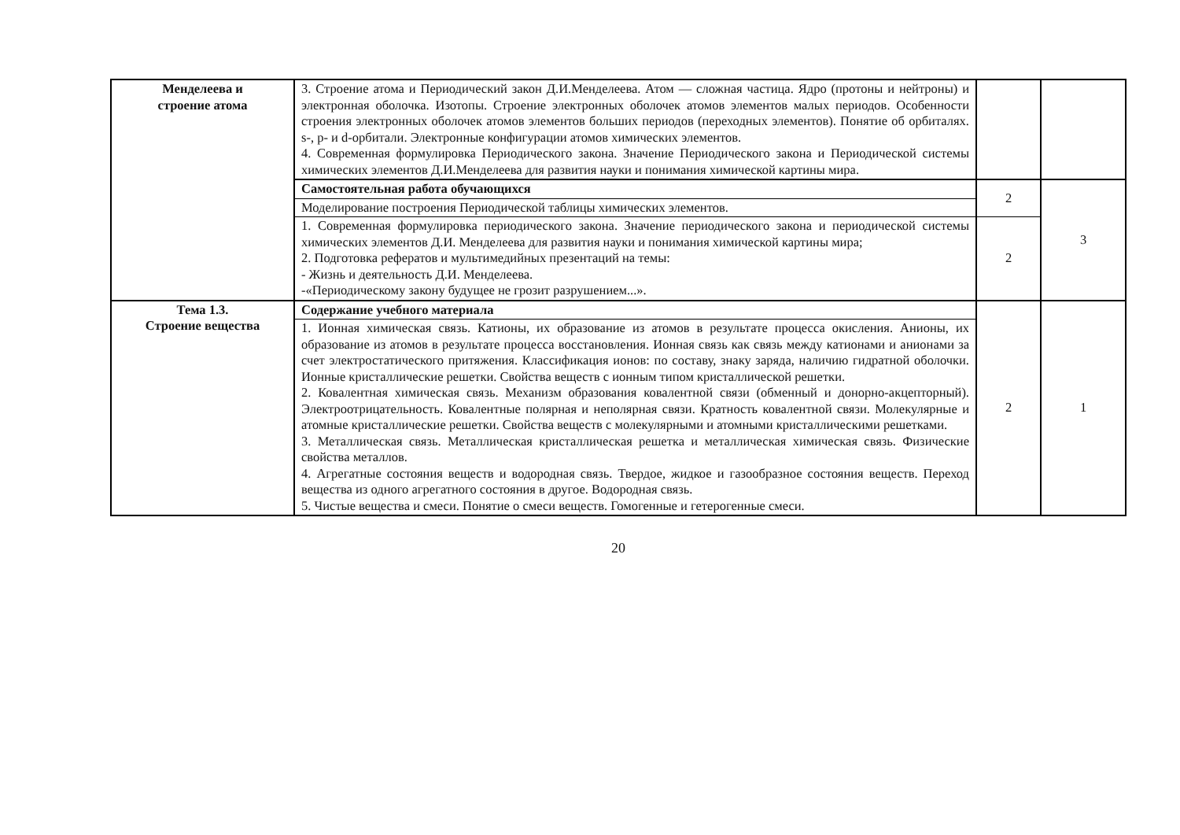| Менделеева и строение атома | 3. Строение атома и Периодический закон Д.И.Менделеева. Атом — сложная частица. Ядро (протоны и нейтроны) и электронная оболочка. Изотопы. Строение электронных оболочек атомов элементов малых периодов. Особенности строения электронных оболочек атомов элементов больших периодов (переходных элементов). Понятие об орбиталях. s-, p- и d-орбитали. Электронные конфигурации атомов химических элементов. 4. Современная формулировка Периодического закона. Значение Периодического закона и Периодической системы химических элементов Д.И.Менделеева для развития науки и понимания химической картины мира. | | |
| | Самостоятельная работа обучающихся | 2 | 3 |
| | Моделирование построения Периодической таблицы химических элементов. | | |
| | 1. Современная формулировка периодического закона. Значение периодического закона и периодической системы химических элементов Д.И. Менделеева для развития науки и понимания химической картины мира; 2. Подготовка рефератов и мультимедийных презентаций на темы: - Жизнь и деятельность Д.И. Менделеева. -«Периодическому закону будущее не грозит разрушением...». | 2 | |
| Тема 1.3. Строение вещества | Содержание учебного материала | 2 | 1 |
| | 1. Ионная химическая связь. Катионы, их образование из атомов в результате процесса окисления. Анионы, их образование из атомов в результате процесса восстановления. Ионная связь как связь между катионами и анионами за счет электростатического притяжения. Классификация ионов: по составу, знаку заряда, наличию гидратной оболочки. Ионные кристаллические решетки. Свойства веществ с ионным типом кристаллической решетки. 2. Ковалентная химическая связь. Механизм образования ковалентной связи (обменный и донорно-акцепторный). Электроотрицательность. Ковалентные полярная и неполярная связи. Кратность ковалентной связи. Молекулярные и атомные кристаллические решетки. Свойства веществ с молекулярными и атомными кристаллическими решетками. 3. Металлическая связь. Металлическая кристаллическая решетка и металлическая химическая связь. Физические свойства металлов. 4. Агрегатные состояния веществ и водородная связь. Твердое, жидкое и газообразное состояния веществ. Переход вещества из одного агрегатного состояния в другое. Водородная связь. 5. Чистые вещества и смеси. Понятие о смеси веществ. Гомогенные и гетерогенные смеси. | | |
20